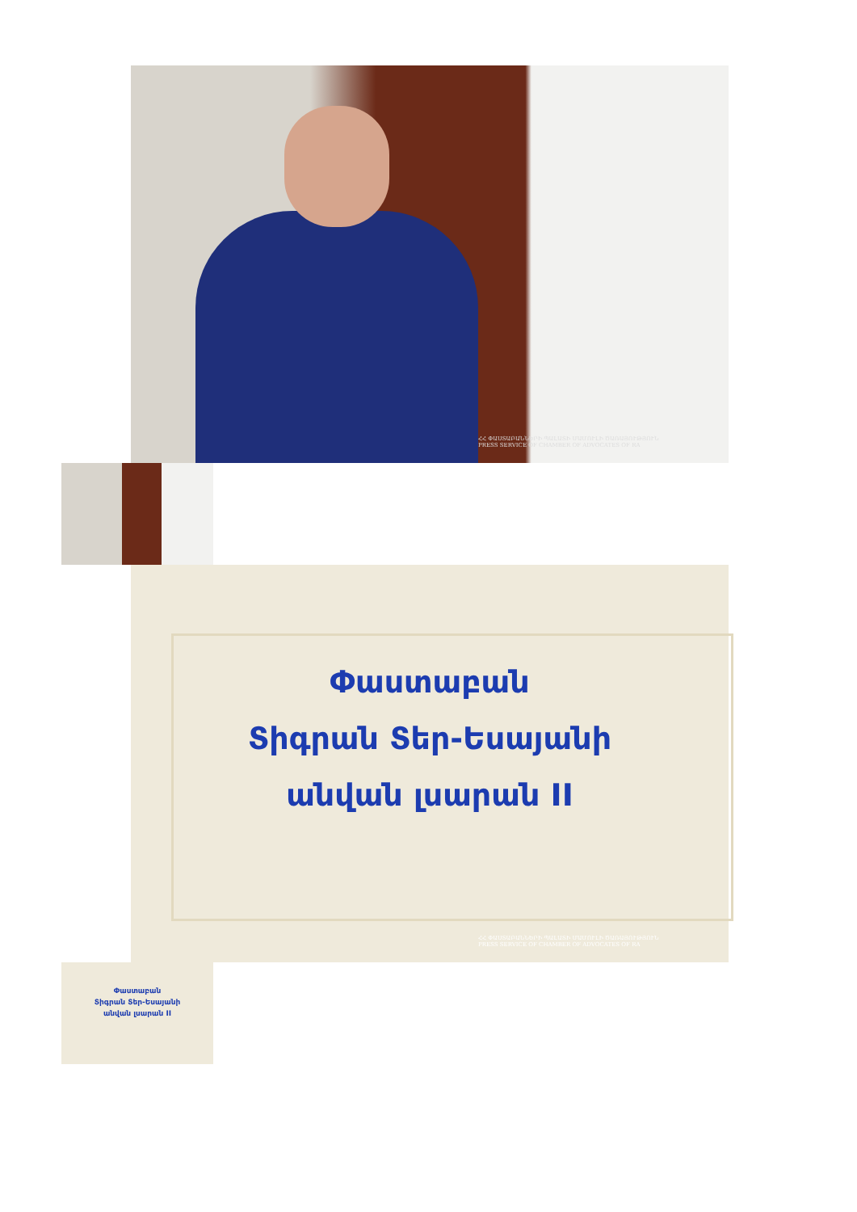ՀՀ ՓԱՍՏԱԲԱՆՆԵՐԻ ՊԱԼԱՏԻ ՄԱՄՈՒԼԻ ԾԱՌԱՅՈՒԹՅՈՒՆ
PRESS SERVICE OF CHAMBER OF ADVOCATES OF RA
Փաստաբան
Տիգրան Տեր-Եսայանի
անվան լսարան II
ՀՀ ՓԱՍՏԱԲԱՆՆԵՐԻ ՊԱԼԱՏԻ ՄԱՄՈՒԼԻ ԾԱՌԱՅՈՒԹՅՈՒՆ
PRESS SERVICE OF CHAMBER OF ADVOCATES OF RA
Փաստաբան
Տիգրան Տեր-Եսայանի
անվան լսարան II